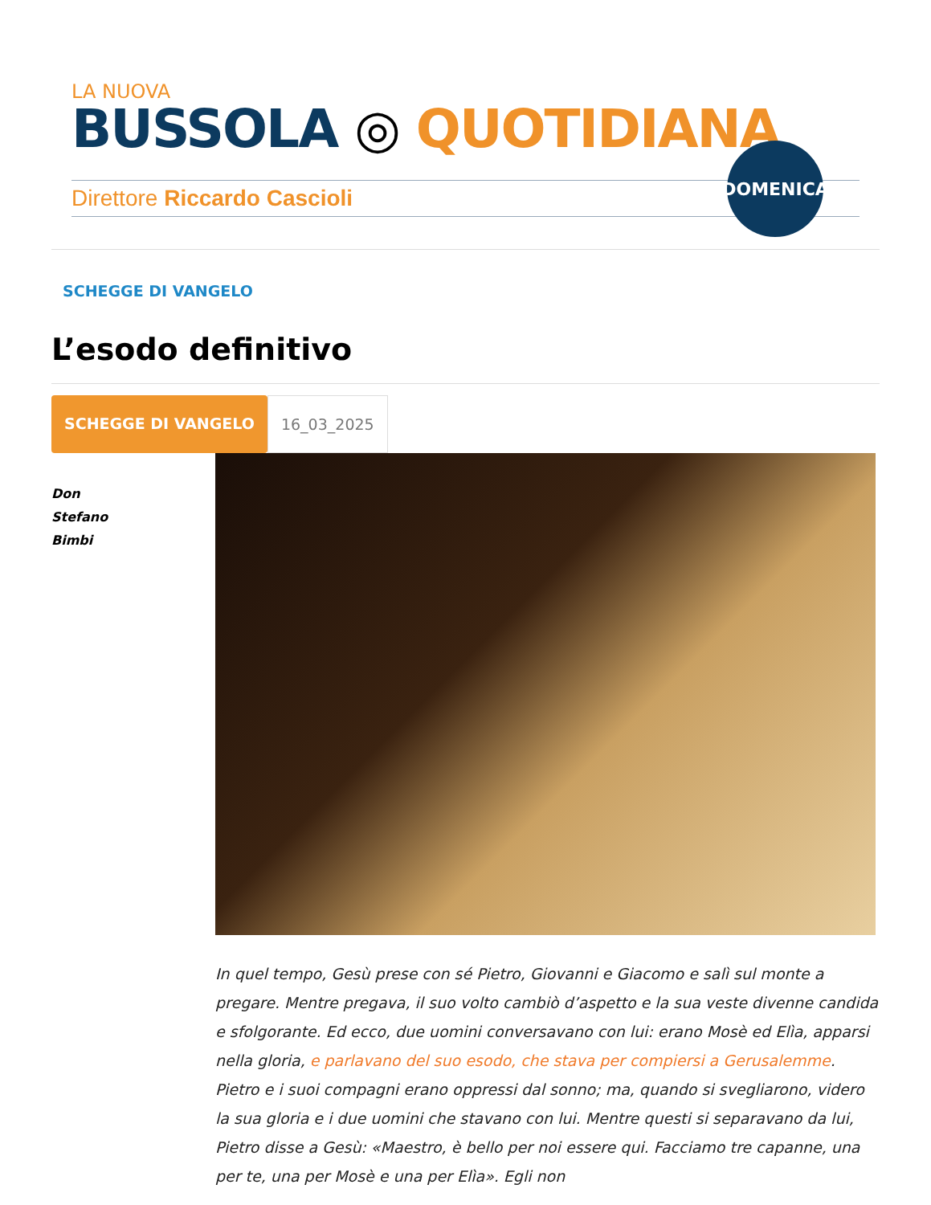LA NUOVA
BUSSOLA ◎ QUOTIDIANA
Direttore Riccardo Cascioli
DOMENICA
SCHEGGE DI VANGELO
L’esodo definitivo
SCHEGGE DI VANGELO 16_03_2025
Don
Stefano
Bimbi
In quel tempo, Gesù prese con sé Pietro, Giovanni e Giacomo e salì sul monte a pregare. Mentre pregava, il suo volto cambiò d’aspetto e la sua veste divenne candida e sfolgorante. Ed ecco, due uomini conversavano con lui: erano Mosè ed Elìa, apparsi nella gloria, e parlavano del suo esodo, che stava per compiersi a Gerusalemme. Pietro e i suoi compagni erano oppressi dal sonno; ma, quando si svegliarono, videro la sua gloria e i due uomini che stavano con lui. Mentre questi si separavano da lui, Pietro disse a Gesù: «Maestro, è bello per noi essere qui. Facciamo tre capanne, una per te, una per Mosè e una per Elìa». Egli non